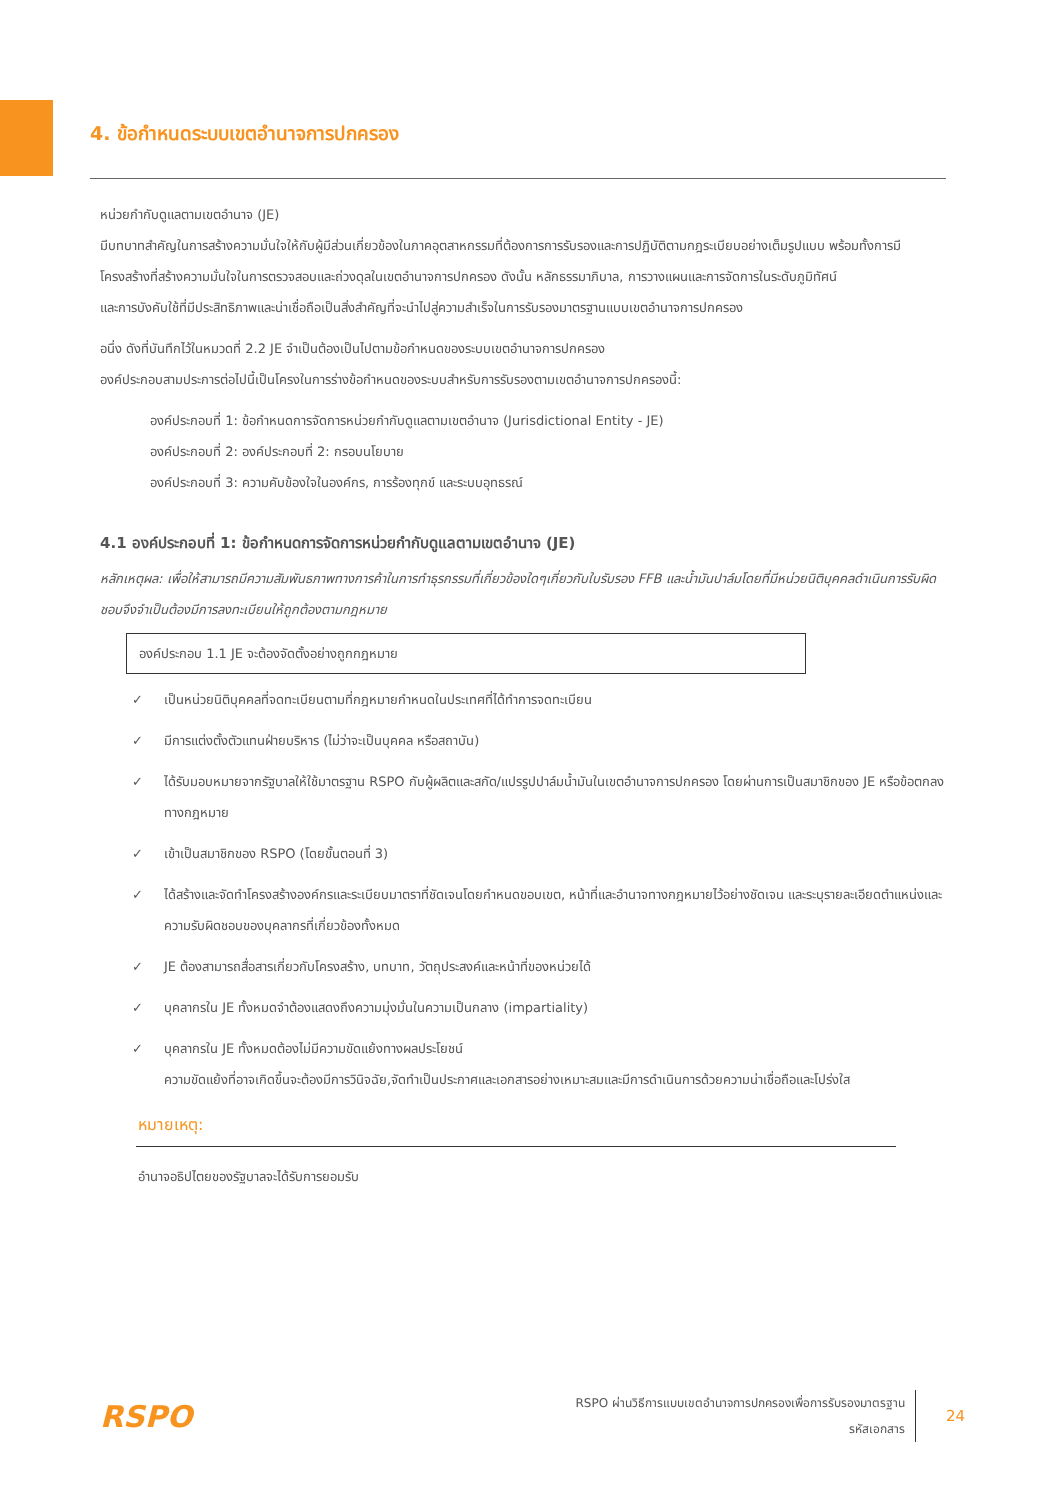4. ข้อกำหนดระบบเขตอำนาจการปกครอง
หน่วยกำกับดูแลตามเขตอำนาจ (JE)
มีบทบาทสำคัญในการสร้างความมั่นใจให้กับผู้มีส่วนเกี่ยวข้องในภาคอุตสาหกรรมที่ต้องการการรับรองและการปฏิบัติตามกฎระเบียบอย่างเต็มรูปแบบ พร้อมทั้งการมีโครงสร้างที่สร้างความมั่นใจในการตรวจสอบและถ่วงดุลในเขตอำนาจการปกครอง ดังนั้น หลักธรรมาภิบาล, การวางแผนและการจัดการในระดับภูมิทัศน์
และการบังคับใช้ที่มีประสิทธิภาพและน่าเชื่อถือเป็นสิ่งสำคัญที่จะนำไปสู่ความสำเร็จในการรับรองมาตรฐานแบบเขตอำนาจการปกครอง
อนึ่ง ดังที่บันทึกไว้ในหมวดที่ 2.2 JE จำเป็นต้องเป็นไปตามข้อกำหนดของระบบเขตอำนาจการปกครอง
องค์ประกอบสามประการต่อไปนี้เป็นโครงในการร่างข้อกำหนดของระบบสำหรับการรับรองตามเขตอำนาจการปกครองนี้:
องค์ประกอบที่ 1: ข้อกำหนดการจัดการหน่วยกำกับดูแลตามเขตอำนาจ (Jurisdictional Entity - JE)
องค์ประกอบที่ 2: องค์ประกอบที่ 2: กรอบนโยบาย
องค์ประกอบที่ 3: ความคับข้องใจในองค์กร, การร้องทุกข์ และระบบอุทธรณ์
4.1 องค์ประกอบที่ 1: ข้อกำหนดการจัดการหน่วยกำกับดูแลตามเขตอำนาจ (JE)
หลักเหตุผล: เพื่อให้สามารถมีความสัมพันธภาพทางการค้าในการทำธุรกรรมที่เกี่ยวข้องใดๆเกี่ยวกับใบรับรอง FFB และน้ำมันปาล์มโดยที่มีหน่วยนิติบุคคลดำเนินการรับผิดชอบจึงจำเป็นต้องมีการลงทะเบียนให้ถูกต้องตามกฎหมาย
องค์ประกอบ 1.1 JE จะต้องจัดตั้งอย่างถูกกฎหมาย
✓ เป็นหน่วยนิติบุคคลที่จดทะเบียนตามที่กฎหมายกำหนดในประเทศที่ได้ทำการจดทะเบียน
✓ มีการแต่งตั้งตัวแทนฝ่ายบริหาร (ไม่ว่าจะเป็นบุคคล หรือสถาบัน)
✓ ได้รับมอบหมายจากรัฐบาลให้ใช้มาตรฐาน RSPO กับผู้ผลิตและสกัด/แปรรูปปาล์มน้ำมันในเขตอำนาจการปกครอง โดยผ่านการเป็นสมาชิกของ JE หรือข้อตกลงทางกฎหมาย
✓ เข้าเป็นสมาชิกของ RSPO (โดยขั้นตอนที่ 3)
✓ ได้สร้างและจัดทำโครงสร้างองค์กรและระเบียบมาตราที่ชัดเจนโดยกำหนดขอบเขต, หน้าที่และอำนาจทางกฎหมายไว้อย่างชัดเจน และระบุรายละเอียดตำแหน่งและความรับผิดชอบของบุคลากรที่เกี่ยวข้องทั้งหมด
✓ JE ต้องสามารถสื่อสารเกี่ยวกับโครงสร้าง, บทบาท, วัตถุประสงค์และหน้าที่ของหน่วยได้
✓ บุคลากรใน JE ทั้งหมดจำต้องแสดงถึงความมุ่งมั่นในความเป็นกลาง (impartiality)
✓ บุคลากรใน JE ทั้งหมดต้องไม่มีความขัดแย้งทางผลประโยชน์
ความขัดแย้งที่อาจเกิดขึ้นจะต้องมีการวินิจฉัย,จัดทำเป็นประกาศและเอกสารอย่างเหมาะสมและมีการดำเนินการด้วยความน่าเชื่อถือและโปร่งใส
หมายเหตุ:
อำนาจอธิปไตยของรัฐบาลจะได้รับการยอมรับ
RSPO
RSPO ผ่านวิธีการแบบเขตอำนาจการปกครองเพื่อการรับรองมาตรฐาน
รหัสเอกสาร
24